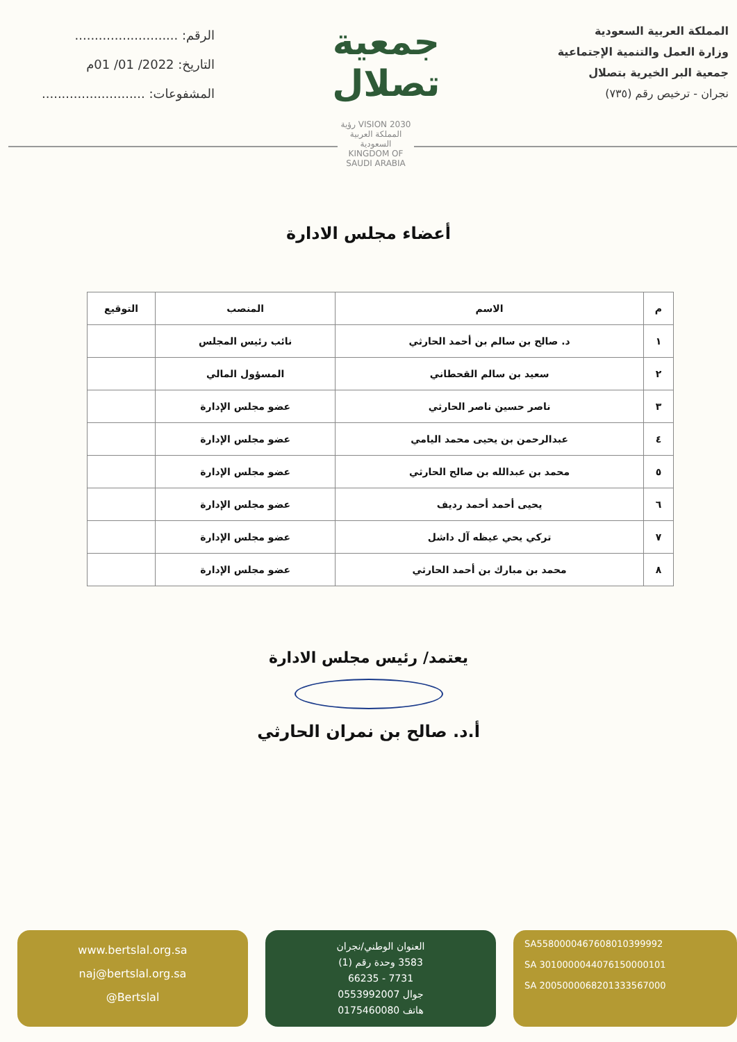المملكة العربية السعودية
وزارة العمل والتنمية الإجتماعية
جمعية البر الخيرية بتصلال
نجران - ترخيص رقم (٧٣٥)
جمعية
تصلال
الرقم: ..........................
التاريخ: 2022/ 01/ 01م
المشفوعات: ..........................
رؤية VISION 2030
المملكة العربية السعودية
KINGDOM OF SAUDI ARABIA
أعضاء مجلس الادارة
| م | الاسم | المنصب | التوقيع |
| --- | --- | --- | --- |
| ١ | د. صالح بن سالم بن أحمد الحارثي | نائب رئيس المجلس | |
| ٢ | سعيد بن سالم القحطاني | المسؤول المالي | |
| ٣ | ناصر حسين ناصر الحارثي | عضو مجلس الإدارة | |
| ٤ | عبدالرحمن بن يحيى محمد اليامي | عضو مجلس الإدارة | |
| ٥ | محمد بن عبدالله بن صالح الحارثي | عضو مجلس الإدارة | |
| ٦ | يحيى أحمد أحمد رديف | عضو مجلس الإدارة | |
| ٧ | تركي يحي عيظه آل داشل | عضو مجلس الإدارة | |
| ٨ | محمد بن مبارك بن أحمد الحارثي | عضو مجلس الإدارة | |
يعتمد/ رئيس مجلس الادارة
أ.د. صالح بن نمران الحارثي
SA5580000467608010399992
SA 3010000044076150000101
SA 2005000068201333567000
العنوان الوطني/نجران
3583 وحدة رقم (1)
7731 - 66235
جوال 0553992007
هاتف 0175460080
www.bertslal.org.sa
naj@bertslal.org.sa
@Bertslal